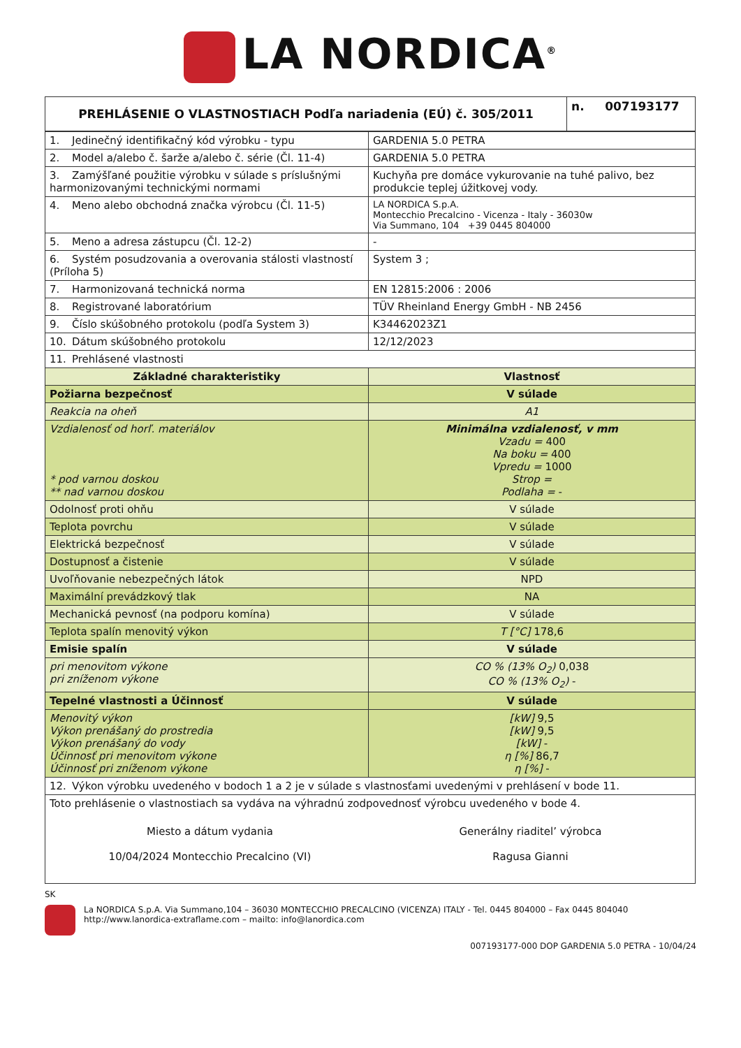LA NORDICA<sup>®</sup>
| PREHLÁSENIE O VLASTNOSTIACH Podľa nariadenia (EÚ) č. 305/2011 | n. 007193177 |
| --- | --- |
| 1. Jedinečný identifikačný kód výrobku - typu | GARDENIA 5.0 PETRA |
| 2. Model a/alebo č. šarže a/alebo č. série (Čl. 11-4) | GARDENIA 5.0 PETRA |
| 3. Zamýšľané použitie výrobku v súlade s príslušnými harmonizovanými technickými normami | Kuchyňa pre domáce vykurovanie na tuhé palivo, bez produkcie teplej úžitkovej vody. |
| 4. Meno alebo obchodná značka výrobcu (Čl. 11-5) | LA NORDICA S.p.A. Montecchio Precalcino - Vicenza - Italy - 36030w Via Summano, 104 +39 0445 804000 |
| 5. Meno a adresa zástupcu (Čl. 12-2) | - |
| 6. Systém posudzovania a overovania stálosti vlastností (Príloha 5) | System 3 ; |
| 7. Harmonizovaná technická norma | EN 12815:2006 : 2006 |
| 8. Registrované laboratórium | TÜV Rheinland Energy GmbH - NB 2456 |
| 9. Číslo skúšobného protokolu (podľa System 3) | K34462023Z1 |
| 10. Dátum skúšobného protokolu | 12/12/2023 |
| 11. Prehlásené vlastnosti | |
| Základné charakteristiky | Vlastnosť |
| Požiarna bezpečnosť | V súlade |
| Reakcia na oheň | A1 |
| Vzdialenosť od horľ. materiálov * pod varnou doskou ** nad varnou doskou | Minimálna vzdialenosť, v mm Vzadu = 400 Na boku = 400 Vpredu = 1000 Strop = Podlaha = - |
| Odolnosť proti ohňu | V súlade |
| Teplota povrchu | V súlade |
| Elektrická bezpečnosť | V súlade |
| Dostupnosť a čistenie | V súlade |
| Uvoľňovanie nebezpečných látok | NPD |
| Maximální prevádzkový tlak | NA |
| Mechanická pevnosť (na podporu komína) | V súlade |
| Teplota spalín menovitý výkon | T [°C] 178,6 |
| Emisie spalín | V súlade |
| pri menovitom výkone pri zníženom výkone | CO % (13% O<sub>2</sub>) 0,038 CO % (13% O<sub>2</sub>) - |
| Tepelné vlastnosti a Účinnosť | V súlade |
| Menovitý výkon Výkon prenášaný do prostredia Výkon prenášaný do vody Účinnosť pri menovitom výkone Účinnosť pri zníženom výkone | [kW] 9,5 [kW] 9,5 [kW] - η [%] 86,7 η [%] - |
| 12. Výkon výrobku uvedeného v bodoch 1 a 2 je v súlade s vlastnosťami uvedenými v prehlásení v bode 11. | |
| Toto prehlásenie o vlastnostiach sa vydáva na výhradnú zodpovednosť výrobcu uvedeného v bode 4. Miesto a dátum vydania 10/04/2024 Montecchio Precalcino (VI) Generálny riaditel’ výrobca Ragusa Gianni | |
SK
La NORDICA S.p.A. Via Summano,104 – 36030 MONTECCHIO PRECALCINO (VICENZA) ITALY - Tel. 0445 804000 – Fax 0445 804040
http://www.lanordica-extraflame.com – mailto: info@lanordica.com
007193177-000 DOP GARDENIA 5.0 PETRA - 10/04/24